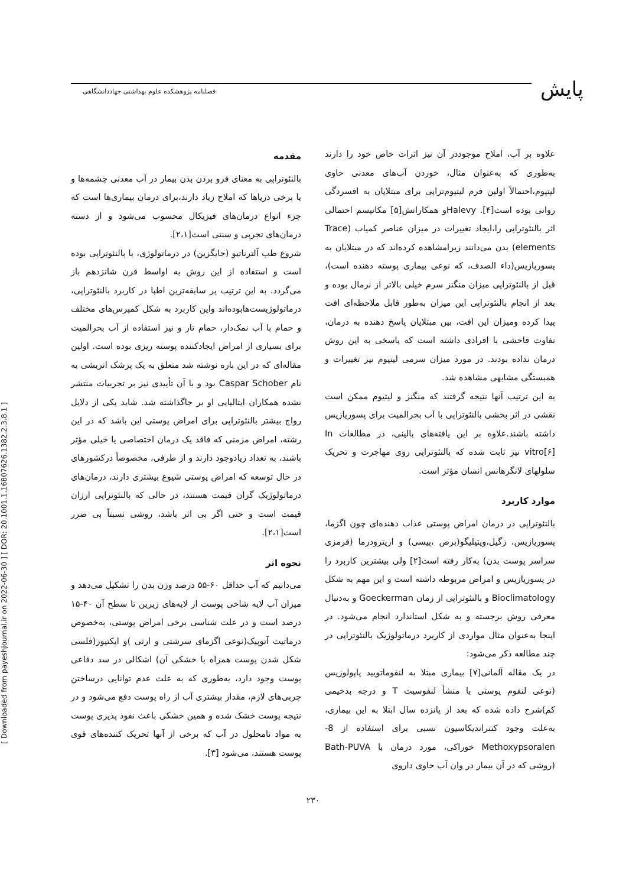پایش
فصلنامه پژوهشکده علوم بهداشتی جهاددانشگاهی
[ Downloaded from payeshjournal.ir on 2022-06-30 ] [ DOR: 20.1001.1.16807626.1382.2.3.8.1 ]
مقدمه
بالنئوتراپی به معنای فرو بردن بدن بیمار در آب معدنی چشمه‌ها و یا برخی دریاها که املاح زیاد دارند،برای درمان بیماری‌ها است که جزء انواع درمان‌های فیزیکال محسوب می‌شود و از دسته درمان‌های تجربی و سنتی است[۲،۱].
شروع طب آلترناتیو (جایگزین) در درماتولوژی، با بالنئوتراپی بوده است و استفاده از این روش به اواسط قرن شانزدهم باز می‌گردد. به این ترتیب پر سابقه‌ترین اطبا در کاربرد بالنئوتراپی، درماتولوژیست‌هابوده‌اند واین کاربرد به شکل کمپرس‌های مختلف و حمام با آب نمک‌دار، حمام تار و نیز استفاده از آب بحرالمیت برای بسیاری از امراض ایجادکننده پوسته ریزی بوده است. اولین مقاله‌ای که در این باره نوشته شد متعلق به یک پزشک اتریشی به نام Caspar Schober بود و با آن تأییدی نیز بر تجربیات منتشر نشده همکاران ایتالیایی او بر جاگذاشته شد. شاید یکی از دلایل رواج بیشتر بالنئوتراپی برای امراض پوستی این باشد که در این رشته، امراض مزمنی که فاقد یک درمان اختصاصی یا خیلی مؤثر باشند، به تعداد زیادوجود دارند و از طرفی، مخصوصاً درکشورهای در حال توسعه که امراض پوستی شیوع بیشتری دارند، درمان‌های درماتولوژیک گران قیمت هستند، در حالی که بالنئوتراپی ارزان قیمت است و حتی اگر بی اثر باشد، روشی نسبتاً بی ضرر است[۲،۱].
نحوه اثر
می‌دانیم که آب حداقل ۶۰-۵۵ درصد وزن بدن را تشکیل می‌دهد و میزان آب لایه شاخی پوست از لایه‌های زیرین تا سطح آن ۴۰-۱۵ درصد است و در علت شناسی برخی امراض پوستی، به‌خصوص درماتیت آتوپیک(نوعی اگزمای سرشتی و ارثی )و ایکتیوز(فلسی شکل شدن پوست همراه با خشکی آن) اشکالی در سد دفاعی پوست وجود دارد، به‌طوری که به علت عدم توانایی درساختن چربی‌های لازم، مقدار بیشتری آب از راه پوست دفع می‌شود و در نتیجه پوست خشک شده و همین خشکی باعث نفوذ پذیری پوست به مواد نامحلول در آب که برخی از آنها تحریک کننده‌های قوی پوست هستند، می‌شود [۳].
علاوه بر آب، املاح موجوددر آن نیز اثرات خاص خود را دارند به‌طوری که به‌عنوان مثال، خوردن آب‌های معدنی حاوی لیتیوم،احتمالاً اولین فرم لیتیوم‌تراپی برای مبتلایان به افسردگی روانی بوده است[۴]. Halevyو همکارانش[۵] مکانیسم احتمالی اثر بالنئوتراپی را،ایجاد تغییرات در میزان عناصر کمیاب (Trace elements) بدن می‌دانند زیرامشاهده کرده‌اند که در مبتلایان به پسوریازیس(داء الصدف، که نوعی بیماری پوسته دهنده است)، قبل از بالنئوتراپی میزان منگنز سرم خیلی بالاتر از نرمال بوده و بعد از انجام بالنئوتراپی این میزان به‌طور قابل ملاحظه‌ای افت پیدا کرده ومیزان این افت، بین مبتلایان پاسخ دهنده به درمان، تفاوت فاحشی با افرادی داشته است که پاسخی به این روش درمان نداده بودند. در مورد میزان سرمی لیتیوم نیز تغییرات و همبستگی مشابهی مشاهده شد.
به این ترتیب آنها نتیجه گرفتند که منگنز و لیتیوم ممکن است نقشی در اثر بخشی بالنئوتراپی با آب بحرالمیت برای پسوریازیس داشته باشند.علاوه بر این یافته‌های بالینی، در مطالعات In vitro[۶] نیز ثابت شده که بالنئوتراپی روی مهاجرت و تحریک سلولهای لانگرهانس انسان مؤثر است.
موارد کاربرد
بالنئوتراپی در درمان امراض پوستی عذاب دهنده‌ای چون اگزما، پسوریازیس، زگیل،ویتیلیگو(برص ،پیسی) و اریترودرما (قرمزی سراسر پوست بدن) به‌کار رفته است[۲] ولی بیشترین کاربرد را در پسوریازیس و امراض مربوطه داشته است و این مهم به شکل Bioclimatology و بالنئوتراپی از زمان Goeckerman و به‌دنبال معرفی روش برجسته و به شکل استاندارد انجام می‌شود. در اینجا به‌عنوان مثال مواردی از کاربرد درماتولوژیک بالنئوتراپی در چند مطالعه ذکر می‌شود:
در یک مقاله آلمانی[۷] بیماری مبتلا به لنفوماتویید پاپولوزیس (نوعی لنفوم پوستی با منشأ لنفوسیت T و درجه بدخیمی کم)شرح داده شده که بعد از پانزده سال ابتلا به این بیماری، به‌علت وجود کنتراندیکاسیون نسبی برای استفاده از 8-Methoxypsoralen خوراکی، مورد درمان با Bath-PUVA (روشی که در آن بیمار در وان آب حاوی داروی
۲۳۰